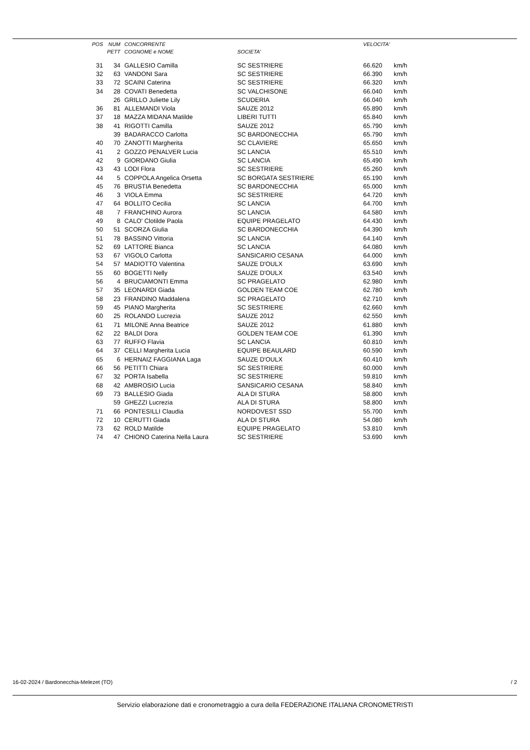| POS | NUM | CONCORRENTE | | VELOCITA' | |
| --- | --- | --- | --- | --- | --- |
| | PETT | COGNOME e NOME | SOCIETA' | | |
| 31 | 34 | GALLESIO Camilla | SC SESTRIERE | 66.620 | km/h |
| 32 | 63 | VANDONI Sara | SC SESTRIERE | 66.390 | km/h |
| 33 | 72 | SCAINI Caterina | SC SESTRIERE | 66.320 | km/h |
| 34 | 28 | COVATI Benedetta | SC VALCHISONE | 66.040 | km/h |
| | 26 | GRILLO Juliette Lily | SCUDERIA | 66.040 | km/h |
| 36 | 81 | ALLEMANDI Viola | SAUZE 2012 | 65.890 | km/h |
| 37 | 18 | MAZZA MIDANA Matilde | LIBERI TUTTI | 65.840 | km/h |
| 38 | 41 | RIGOTTI Camilla | SAUZE 2012 | 65.790 | km/h |
| | 39 | BADARACCO Carlotta | SC BARDONECCHIA | 65.790 | km/h |
| 40 | 70 | ZANOTTI Margherita | SC CLAVIERE | 65.650 | km/h |
| 41 | 2 | GOZZO PENALVER Lucia | SC LANCIA | 65.510 | km/h |
| 42 | 9 | GIORDANO Giulia | SC LANCIA | 65.490 | km/h |
| 43 | 43 | LODI Flora | SC SESTRIERE | 65.260 | km/h |
| 44 | 5 | COPPOLA Angelica Orsetta | SC BORGATA SESTRIERE | 65.190 | km/h |
| 45 | 76 | BRUSTIA Benedetta | SC BARDONECCHIA | 65.000 | km/h |
| 46 | 3 | VIOLA Emma | SC SESTRIERE | 64.720 | km/h |
| 47 | 64 | BOLLITO Cecilia | SC LANCIA | 64.700 | km/h |
| 48 | 7 | FRANCHINO Aurora | SC LANCIA | 64.580 | km/h |
| 49 | 8 | CALO' Clotilde Paola | EQUIPE PRAGELATO | 64.430 | km/h |
| 50 | 51 | SCORZA Giulia | SC BARDONECCHIA | 64.390 | km/h |
| 51 | 78 | BASSINO Vittoria | SC LANCIA | 64.140 | km/h |
| 52 | 69 | LATTORE Bianca | SC LANCIA | 64.080 | km/h |
| 53 | 67 | VIGOLO Carlotta | SANSICARIO CESANA | 64.000 | km/h |
| 54 | 57 | MADIOTTO Valentina | SAUZE D'OULX | 63.690 | km/h |
| 55 | 60 | BOGETTI Nelly | SAUZE D'OULX | 63.540 | km/h |
| 56 | 4 | BRUCIAMONTI Emma | SC PRAGELATO | 62.980 | km/h |
| 57 | 35 | LEONARDI Giada | GOLDEN TEAM COE | 62.780 | km/h |
| 58 | 23 | FRANDINO Maddalena | SC PRAGELATO | 62.710 | km/h |
| 59 | 45 | PIANO Margherita | SC SESTRIERE | 62.660 | km/h |
| 60 | 25 | ROLANDO Lucrezia | SAUZE 2012 | 62.550 | km/h |
| 61 | 71 | MILONE Anna Beatrice | SAUZE 2012 | 61.880 | km/h |
| 62 | 22 | BALDI Dora | GOLDEN TEAM COE | 61.390 | km/h |
| 63 | 77 | RUFFO Flavia | SC LANCIA | 60.810 | km/h |
| 64 | 37 | CELLI Margherita Lucia | EQUIPE BEAULARD | 60.590 | km/h |
| 65 | 6 | HERNAIZ FAGGIANA Laga | SAUZE D'OULX | 60.410 | km/h |
| 66 | 56 | PETITTI Chiara | SC SESTRIERE | 60.000 | km/h |
| 67 | 32 | PORTA Isabella | SC SESTRIERE | 59.810 | km/h |
| 68 | 42 | AMBROSIO Lucia | SANSICARIO CESANA | 58.840 | km/h |
| 69 | 73 | BALLESIO Giada | ALA DI STURA | 58.800 | km/h |
| | 59 | GHEZZI Lucrezia | ALA DI STURA | 58.800 | km/h |
| 71 | 66 | PONTESILLI Claudia | NORDOVEST SSD | 55.700 | km/h |
| 72 | 10 | CERUTTI Giada | ALA DI STURA | 54.080 | km/h |
| 73 | 62 | ROLD Matilde | EQUIPE PRAGELATO | 53.810 | km/h |
| 74 | 47 | CHIONO Caterina Nella Laura | SC SESTRIERE | 53.690 | km/h |
16-02-2024 / Bardonecchia-Melezet (TO) / 2
Servizio elaborazione dati e cronometraggio a cura della FEDERAZIONE ITALIANA CRONOMETRISTI